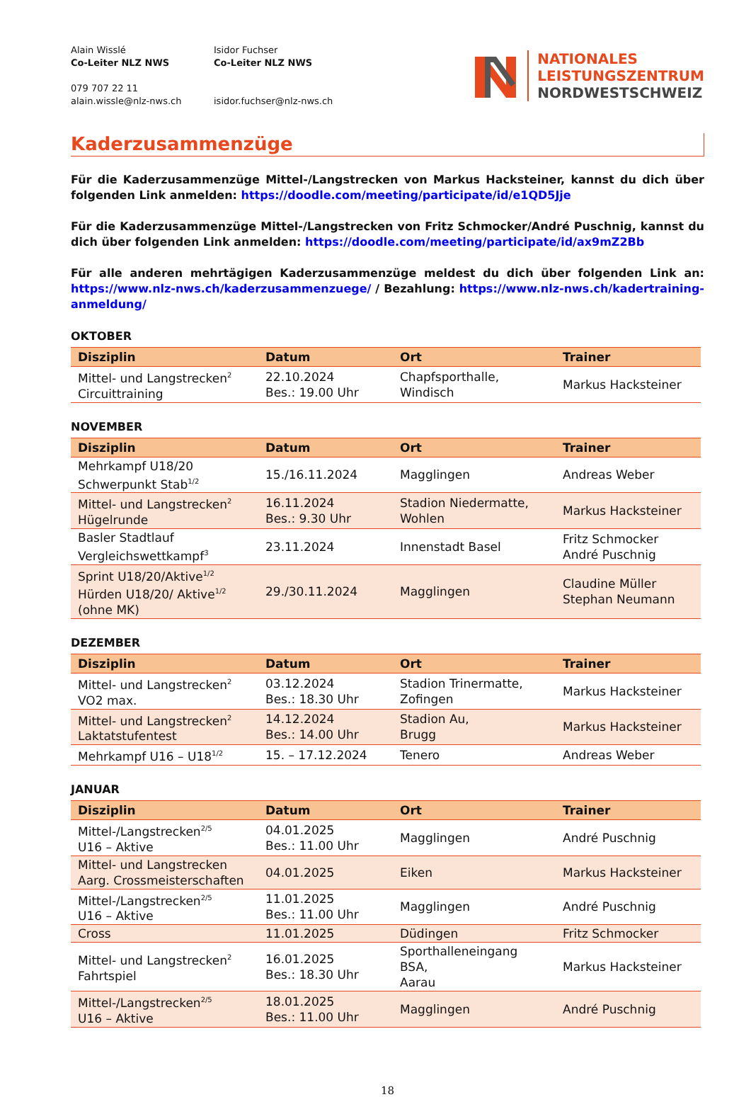Alain Wisslé
Co-Leiter NLZ NWS
079 707 22 11
alain.wissle@nlz-nws.ch
Isidor Fuchser
Co-Leiter NLZ NWS
isidor.fuchser@nlz-nws.ch
NATIONALES
LEISTUNGSZENTRUM
NORDWESTSCHWEIZ
Kaderzusammenzüge
Für die Kaderzusammenzüge Mittel-/Langstrecken von Markus Hacksteiner, kannst du dich über folgenden Link anmelden: https://doodle.com/meeting/participate/id/e1QD5Jje
Für die Kaderzusammenzüge Mittel-/Langstrecken von Fritz Schmocker/André Puschnig, kannst du dich über folgenden Link anmelden: https://doodle.com/meeting/participate/id/ax9mZ2Bb
Für alle anderen mehrtägigen Kaderzusammenzüge meldest du dich über folgenden Link an: https://www.nlz-nws.ch/kaderzusammenzuege/ / Bezahlung: https://www.nlz-nws.ch/kadertraining-anmeldung/
OKTOBER
| Disziplin | Datum | Ort | Trainer |
| --- | --- | --- | --- |
| Mittel- und Langstrecken<sup>2</sup> Circuittraining | 22.10.2024 Bes.: 19.00 Uhr | Chapfsporthalle, Windisch | Markus Hacksteiner |
NOVEMBER
| Disziplin | Datum | Ort | Trainer |
| --- | --- | --- | --- |
| Mehrkampf U18/20 Schwerpunkt Stab<sup>1/2</sup> | 15./16.11.2024 | Magglingen | Andreas Weber |
| Mittel- und Langstrecken<sup>2</sup> Hügelrunde | 16.11.2024 Bes.: 9.30 Uhr | Stadion Niedermatte, Wohlen | Markus Hacksteiner |
| Basler Stadtlauf Vergleichswettkampf<sup>3</sup> | 23.11.2024 | Innenstadt Basel | Fritz Schmocker André Puschnig |
| Sprint U18/20/Aktive<sup>1/2</sup> Hürden U18/20/ Aktive<sup>1/2</sup> (ohne MK) | 29./30.11.2024 | Magglingen | Claudine Müller Stephan Neumann |
DEZEMBER
| Disziplin | Datum | Ort | Trainer |
| --- | --- | --- | --- |
| Mittel- und Langstrecken<sup>2</sup> VO2 max. | 03.12.2024 Bes.: 18.30 Uhr | Stadion Trinermatte, Zofingen | Markus Hacksteiner |
| Mittel- und Langstrecken<sup>2</sup> Laktatstufentest | 14.12.2024 Bes.: 14.00 Uhr | Stadion Au, Brugg | Markus Hacksteiner |
| Mehrkampf U16 – U18<sup>1/2</sup> | 15. – 17.12.2024 | Tenero | Andreas Weber |
JANUAR
| Disziplin | Datum | Ort | Trainer |
| --- | --- | --- | --- |
| Mittel-/Langstrecken<sup>2/5</sup> U16 – Aktive | 04.01.2025 Bes.: 11.00 Uhr | Magglingen | André Puschnig |
| Mittel- und Langstrecken Aarg. Crossmeisterschaften | 04.01.2025 | Eiken | Markus Hacksteiner |
| Mittel-/Langstrecken<sup>2/5</sup> U16 – Aktive | 11.01.2025 Bes.: 11.00 Uhr | Magglingen | André Puschnig |
| Cross | 11.01.2025 | Düdingen | Fritz Schmocker |
| Mittel- und Langstrecken<sup>2</sup> Fahrtspiel | 16.01.2025 Bes.: 18.30 Uhr | Sporthalleneingang BSA, Aarau | Markus Hacksteiner |
| Mittel-/Langstrecken<sup>2/5</sup> U16 – Aktive | 18.01.2025 Bes.: 11.00 Uhr | Magglingen | André Puschnig |
18